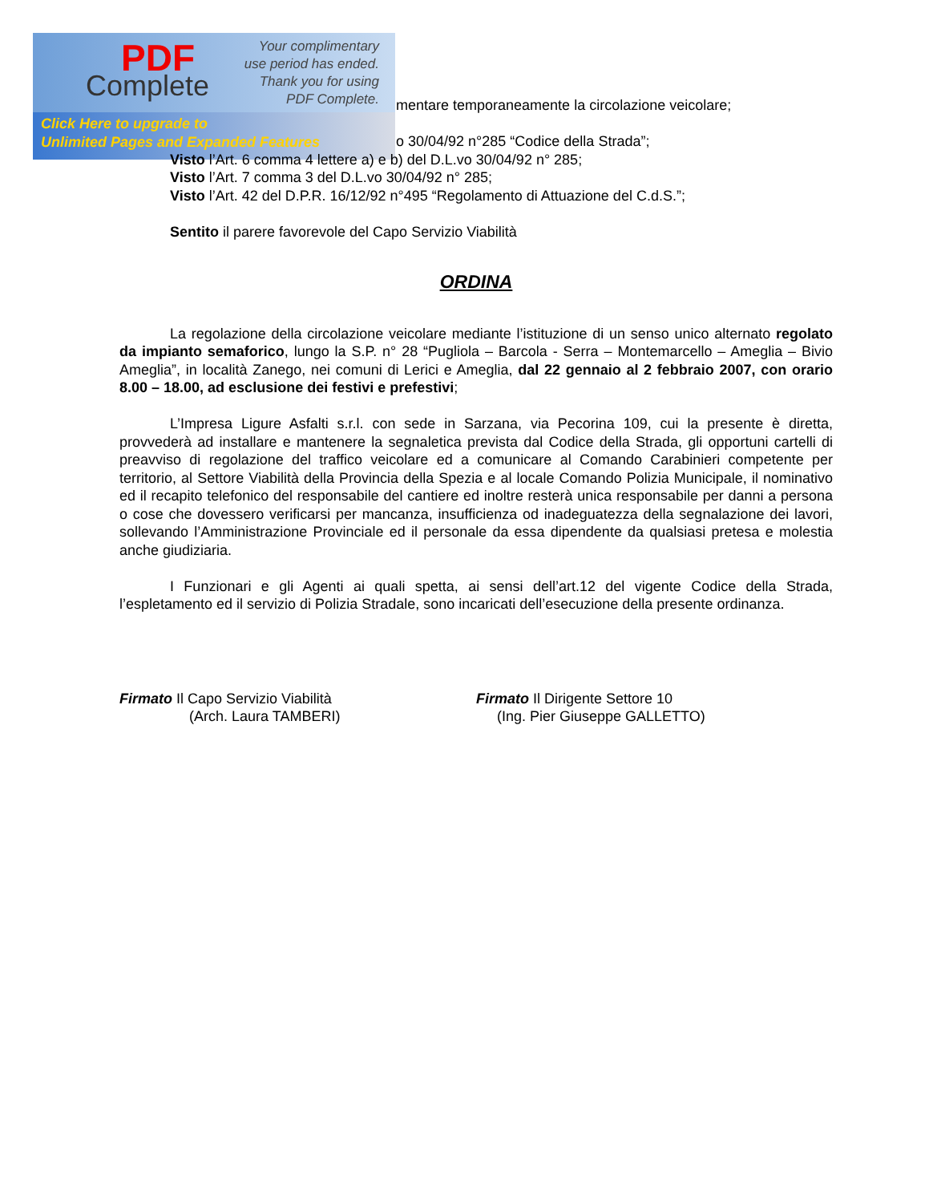PDF
Complete
Your complimentary
use period has ended.
Thank you for using
PDF Complete.
Click Here to upgrade to
Unlimited Pages and Expanded Features
mentare temporaneamente la circolazione veicolare;
o 30/04/92 n°285 “Codice della Strada”;
Visto l’Art. 6 comma 4 lettere a) e b) del D.L.vo 30/04/92 n° 285;
Visto l’Art. 7 comma 3 del D.L.vo 30/04/92 n° 285;
Visto l’Art. 42 del D.P.R. 16/12/92 n°495 “Regolamento di Attuazione del C.d.S.”;
Sentito il parere favorevole del Capo Servizio Viabilità
ORDINA
La regolazione della circolazione veicolare mediante l’istituzione di un senso unico alternato regolato da impianto semaforico, lungo la S.P. n° 28 “Pugliola – Barcola - Serra – Montemarcello – Ameglia – Bivio Ameglia”, in località Zanego, nei comuni di Lerici e Ameglia, dal 22 gennaio al 2 febbraio 2007, con orario 8.00 – 18.00, ad esclusione dei festivi e prefestivi;
L’Impresa Ligure Asfalti s.r.l. con sede in Sarzana, via Pecorina 109, cui la presente è diretta, provvederà ad installare e mantenere la segnaletica prevista dal Codice della Strada, gli opportuni cartelli di preavviso di regolazione del traffico veicolare ed a comunicare al Comando Carabinieri competente per territorio, al Settore Viabilità della Provincia della Spezia e al locale Comando Polizia Municipale, il nominativo ed il recapito telefonico del responsabile del cantiere ed inoltre resterà unica responsabile per danni a persona o cose che dovessero verificarsi per mancanza, insufficienza od inadeguatezza della segnalazione dei lavori, sollevando l’Amministrazione Provinciale ed il personale da essa dipendente da qualsiasi pretesa e molestia anche giudiziaria.
I Funzionari e gli Agenti ai quali spetta, ai sensi dell’art.12 del vigente Codice della Strada, l’espletamento ed il servizio di Polizia Stradale, sono incaricati dell’esecuzione della presente ordinanza.
Firmato Il Capo Servizio Viabilità
(Arch. Laura TAMBERI)
Firmato Il Dirigente Settore 10
(Ing. Pier Giuseppe GALLETTO)